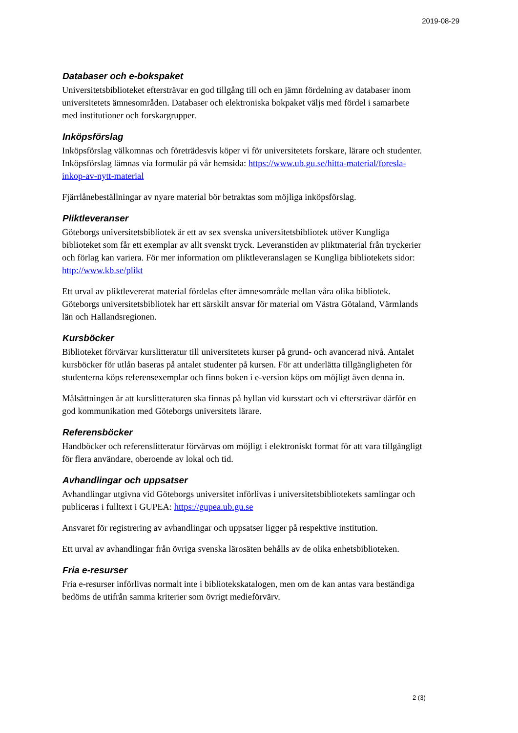2019-08-29
Databaser och e-bokspaket
Universitetsbiblioteket eftersträvar en god tillgång till och en jämn fördelning av databaser inom universitetets ämnesområden. Databaser och elektroniska bokpaket väljs med fördel i samarbete med institutioner och forskargrupper.
Inköpsförslag
Inköpsförslag välkomnas och företrädesvis köper vi för universitetets forskare, lärare och studenter. Inköpsförslag lämnas via formulär på vår hemsida: https://www.ub.gu.se/hitta-material/foresla-inkop-av-nytt-material
Fjärrlånebeställningar av nyare material bör betraktas som möjliga inköpsförslag.
Pliktleveranser
Göteborgs universitetsbibliotek är ett av sex svenska universitetsbibliotek utöver Kungliga biblioteket som får ett exemplar av allt svenskt tryck. Leveranstiden av pliktmaterial från tryckerier och förlag kan variera. För mer information om pliktleveranslagen se Kungliga bibliotekets sidor: http://www.kb.se/plikt
Ett urval av pliktlevererat material fördelas efter ämnesområde mellan våra olika bibliotek. Göteborgs universitetsbibliotek har ett särskilt ansvar för material om Västra Götaland, Värmlands län och Hallandsregionen.
Kursböcker
Biblioteket förvärvar kurslitteratur till universitetets kurser på grund- och avancerad nivå. Antalet kursböcker för utlån baseras på antalet studenter på kursen. För att underlätta tillgängligheten för studenterna köps referensexemplar och finns boken i e-version köps om möjligt även denna in.
Målsättningen är att kurslitteraturen ska finnas på hyllan vid kursstart och vi eftersträvar därför en god kommunikation med Göteborgs universitets lärare.
Referensböcker
Handböcker och referenslitteratur förvärvas om möjligt i elektroniskt format för att vara tillgängligt för flera användare, oberoende av lokal och tid.
Avhandlingar och uppsatser
Avhandlingar utgivna vid Göteborgs universitet införlivas i universitetsbibliotekets samlingar och publiceras i fulltext i GUPEA: https://gupea.ub.gu.se
Ansvaret för registrering av avhandlingar och uppsatser ligger på respektive institution.
Ett urval av avhandlingar från övriga svenska lärosäten behålls av de olika enhetsbiblioteken.
Fria e-resurser
Fria e-resurser införlivas normalt inte i bibliotekskatalogen, men om de kan antas vara beständiga bedöms de utifrån samma kriterier som övrigt medieförvärv.
2 (3)